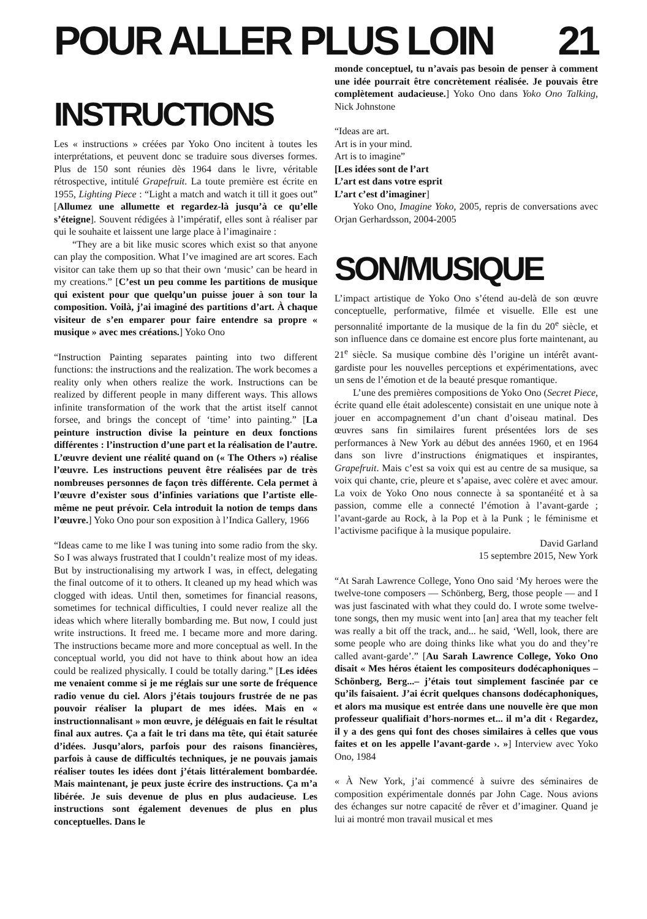POUR ALLER PLUS LOIN 21
INSTRUCTIONS
Les « instructions » créées par Yoko Ono incitent à toutes les interprétations, et peuvent donc se traduire sous diverses formes. Plus de 150 sont réunies dès 1964 dans le livre, véritable rétrospective, intitulé Grapefruit. La toute première est écrite en 1955, Lighting Piece : “Light a match and watch it till it goes out” [Allumez une allumette et regardez-là jusqu’à ce qu’elle s’éteigne]. Souvent rédigées à l’impératif, elles sont à réaliser par qui le souhaite et laissent une large place à l’imaginaire :
“They are a bit like music scores which exist so that anyone can play the composition. What I’ve imagined are art scores. Each visitor can take them up so that their own ‘music’ can be heard in my creations.” [C’est un peu comme les partitions de musique qui existent pour que quelqu’un puisse jouer à son tour la composition. Voilà, j’ai imaginé des partitions d’art. À chaque visiteur de s’en emparer pour faire entendre sa propre « musique » avec mes créations.] Yoko Ono
“Instruction Painting separates painting into two different functions: the instructions and the realization. The work becomes a reality only when others realize the work. Instructions can be realized by different people in many different ways. This allows infinite transformation of the work that the artist itself cannot forsee, and brings the concept of ‘time’ into painting.” [La peinture instruction divise la peinture en deux fonctions différentes : l’instruction d’une part et la réalisation de l’autre. L’œuvre devient une réalité quand on (« The Others ») réalise l’œuvre. Les instructions peuvent être réalisées par de très nombreuses personnes de façon très différente. Cela permet à l’œuvre d’exister sous d’infinies variations que l’artiste elle-même ne peut prévoir. Cela introduit la notion de temps dans l’œuvre.] Yoko Ono pour son exposition à l’Indica Gallery, 1966
“Ideas came to me like I was tuning into some radio from the sky. So I was always frustrated that I couldn’t realize most of my ideas. But by instructionalising my artwork I was, in effect, delegating the final outcome of it to others. It cleaned up my head which was clogged with ideas. Until then, sometimes for financial reasons, sometimes for technical difficulties, I could never realize all the ideas which where literally bombarding me. But now, I could just write instructions. It freed me. I became more and more daring. The instructions became more and more conceptual as well. In the conceptual world, you did not have to think about how an idea could be realized physically. I could be totally daring.” [Les idées me venaient comme si je me réglais sur une sorte de fréquence radio venue du ciel. Alors j’étais toujours frustrée de ne pas pouvoir réaliser la plupart de mes idées. Mais en « instructionnalisant » mon œuvre, je déléguais en fait le résultat final aux autres. Ça a fait le tri dans ma tête, qui était saturée d’idées. Jusqu’alors, parfois pour des raisons financières, parfois à cause de difficultés techniques, je ne pouvais jamais réaliser toutes les idées dont j’étais littéralement bombardée. Mais maintenant, je peux juste écrire des instructions. Ça m’a libérée. Je suis devenue de plus en plus audacieuse. Les instructions sont également devenues de plus en plus conceptuelles. Dans le
monde conceptuel, tu n’avais pas besoin de penser à comment une idée pourrait être concrètement réalisée. Je pouvais être complètement audacieuse.] Yoko Ono dans Yoko Ono Talking, Nick Johnstone
“Ideas are art.
Art is in your mind.
Art is to imagine”
[Les idées sont de l’art
L’art est dans votre esprit
L’art c’est d’imaginer]
Yoko Ono, Imagine Yoko, 2005, repris de conversations avec Orjan Gerhardsson, 2004-2005
SON/MUSIQUE
L’impact artistique de Yoko Ono s’étend au-delà de son œuvre conceptuelle, performative, filmée et visuelle. Elle est une personnalité importante de la musique de la fin du 20<sup>e</sup> siècle, et son influence dans ce domaine est encore plus forte maintenant, au 21<sup>e</sup> siècle. Sa musique combine dès l’origine un intérêt avant-gardiste pour les nouvelles perceptions et expérimentations, avec un sens de l’émotion et de la beauté presque romantique.
L’une des premières compositions de Yoko Ono (Secret Piece, écrite quand elle était adolescente) consistait en une unique note à jouer en accompagnement d’un chant d’oiseau matinal. Des œuvres sans fin similaires furent présentées lors de ses performances à New York au début des années 1960, et en 1964 dans son livre d’instructions énigmatiques et inspirantes, Grapefruit. Mais c’est sa voix qui est au centre de sa musique, sa voix qui chante, crie, pleure et s’apaise, avec colère et avec amour. La voix de Yoko Ono nous connecte à sa spontanéité et à sa passion, comme elle a connecté l’émotion à l’avant-garde ; l’avant-garde au Rock, à la Pop et à la Punk ; le féminisme et l’activisme pacifique à la musique populaire.
David Garland
15 septembre 2015, New York
“At Sarah Lawrence College, Yono Ono said ‘My heroes were the twelve-tone composers — Schönberg, Berg, those people — and I was just fascinated with what they could do. I wrote some twelve-tone songs, then my music went into [an] area that my teacher felt was really a bit off the track, and... he said, ‘Well, look, there are some people who are doing thinks like what you do and they’re called avant-garde’.” [Au Sarah Lawrence College, Yoko Ono disait « Mes héros étaient les compositeurs dodécaphoniques – Schönberg, Berg...– j’étais tout simplement fascinée par ce qu’ils faisaient. J’ai écrit quelques chansons dodécaphoniques, et alors ma musique est entrée dans une nouvelle ère que mon professeur qualifiait d’hors-normes et... il m’a dit ‹ Regardez, il y a des gens qui font des choses similaires à celles que vous faites et on les appelle l’avant-garde ›. »] Interview avec Yoko Ono, 1984
« À New York, j’ai commencé à suivre des séminaires de composition expérimentale donnés par John Cage. Nous avions des échanges sur notre capacité de rêver et d’imaginer. Quand je lui ai montré mon travail musical et mes